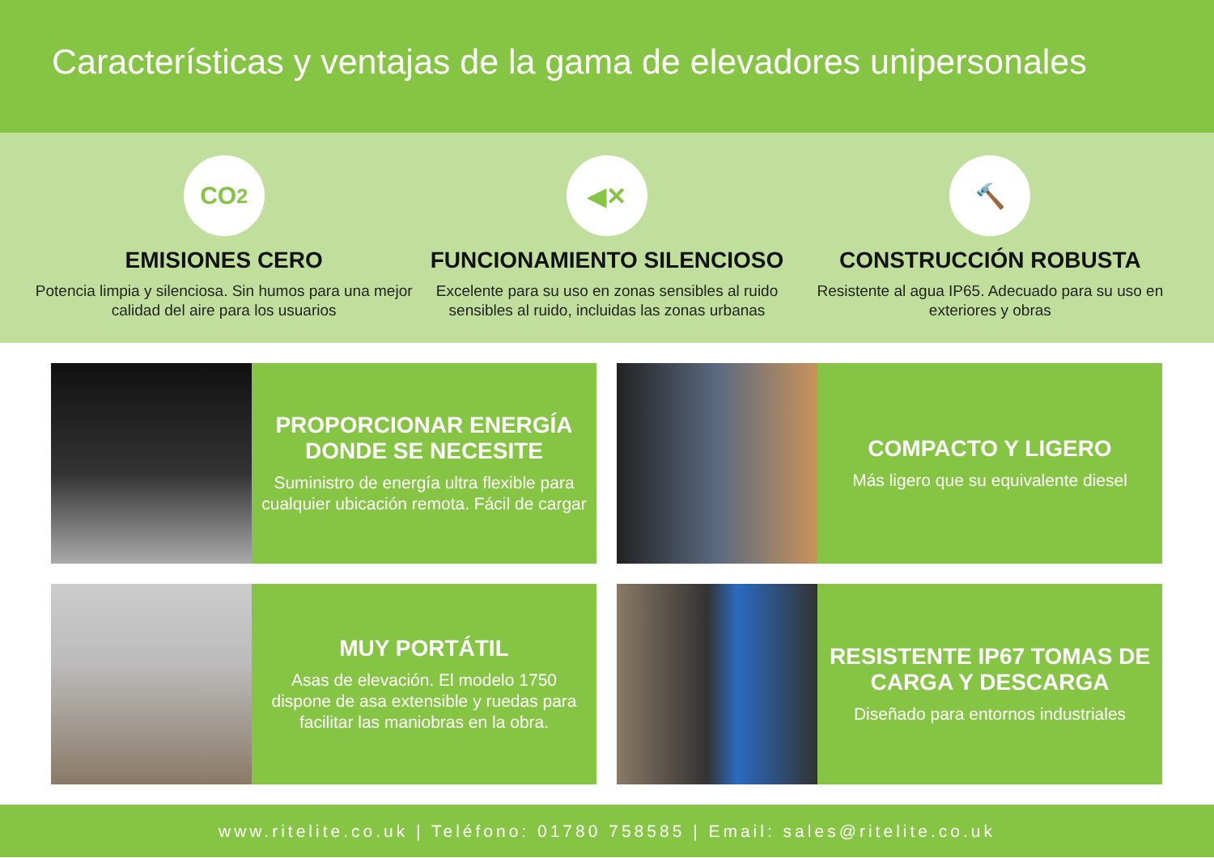Características y ventajas de la gama de elevadores unipersonales
CO<sub>2</sub>
EMISIONES CERO
Potencia limpia y silenciosa. Sin humos para una mejor calidad del aire para los usuarios
◀✕
FUNCIONAMIENTO SILENCIOSO
Excelente para su uso en zonas sensibles al ruido sensibles al ruido, incluidas las zonas urbanas
🔨
CONSTRUCCIÓN ROBUSTA
Resistente al agua IP65. Adecuado para su uso en exteriores y obras
PROPORCIONAR ENERGÍA DONDE SE NECESITE
Suministro de energía ultra flexible para cualquier ubicación remota. Fácil de cargar
COMPACTO Y LIGERO
Más ligero que su equivalente diesel
MUY PORTÁTIL
Asas de elevación. El modelo 1750 dispone de asa extensible y ruedas para facilitar las maniobras en la obra.
RESISTENTE IP67 TOMAS DE CARGA Y DESCARGA
Diseñado para entornos industriales
www.ritelite.co.uk | Teléfono: 01780 758585 | Email: sales@ritelite.co.uk